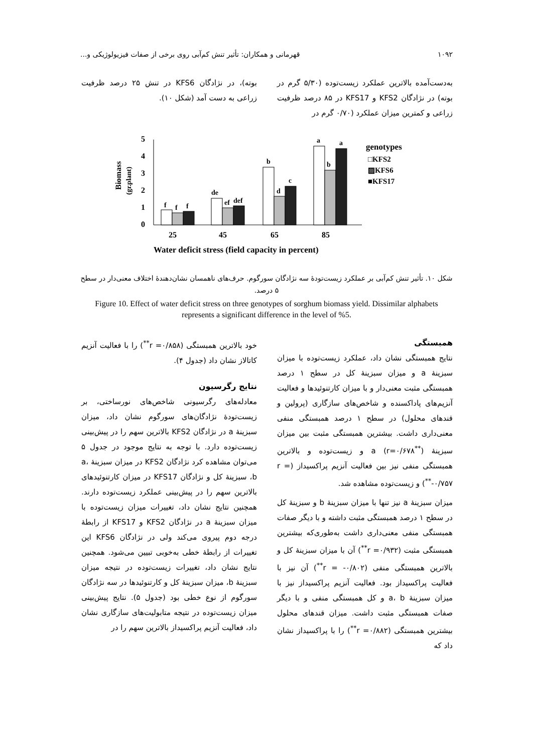۱۰۹۲ قهرمانی و همکاران: تأثیر تنش کم‌آبی روی برخی از صفات فیزیولوژیکی و...
به‌دست‌آمده بالاترین عملکرد زیست‌توده (۵/۳۰ گرم در بوته) در نژادگان KFS2 و KFS17 در ۸۵ درصد ظرفیت زراعی و کمترین میزان عملکرد (۰/۷۰ گرم در
بوته)، در نژادگان KFS6 در تنش ۲۵ درصد ظرفیت زراعی به دست آمد (شکل ۱۰).
Biomass
(gr.plant)
5
4
3
2
1
0
f
f
f
de
ef
def
b
d
c
a
b
a
25
45
65
85
Water deficit stress (field capacity in percent)
genotypes
□KFS2
▨KFS6
■KFS17
شکل ۱۰. تأثیر تنش کم‌آبی بر عملکرد زیست‌تودهٔ سه نژادگان سورگوم. حرف‌های ناهمسان نشان‌دهندهٔ اختلاف معنی‌دار در سطح ۵ درصد.
Figure 10. Effect of water deficit stress on three genotypes of sorghum biomass yield. Dissimilar alphabets represents a significant difference in the level of %5.
همبستگی
نتایج همبستگی نشان داد، عملکرد زیست‌توده با میزان سبزینهٔ a و میزان سبزینهٔ کل در سطح ۱ درصد همبستگی مثبت معنی‌دار و با میزان کارتنوئیدها و فعالیت آنزیم‌های پاداکسنده و شاخص‌های سازگاری (پرولین و قندهای محلول) در سطح ۱ درصد همبستگی منفی معنی‌داری داشت. بیشترین همبستگی مثبت بین میزان سبزینهٔ a (r=۰/۶۷۸<sup>**</sup>) و زیست‌توده و بالاترین همبستگی منفی نیز بین فعالیت آنزیم پراکسیداز (r = -۰/۷۵۷<sup>**</sup>) و زیست‌توده مشاهده شد.
میزان سبزینهٔ a نیز تنها با میزان سبزینهٔ b و سبزینهٔ کل در سطح ۱ درصد همبستگی مثبت داشته و با دیگر صفات همبستگی منفی معنی‌داری داشت به‌طوری‌که بیشترین همبستگی مثبت (r =۰/۹۳۲<sup>**</sup>) آن با میزان سبزینهٔ کل و بالاترین همبستگی منفی (r = -۰/۸۰۲<sup>**</sup>) آن نیز با فعالیت پراکسیداز بود. فعالیت آنزیم پراکسیداز نیز با میزان سبزینهٔ a، b و کل همبستگی منفی و با دیگر صفات همبستگی مثبت داشت. میزان قندهای محلول بیشترین همبستگی (r =۰/۸۸۲<sup>**</sup>) را با پراکسیداز نشان داد که
خود بالاترین همبستگی (r =۰/۸۵۸<sup>**</sup>) را با فعالیت آنزیم کاتالاز نشان داد (جدول ۴).
نتایج رگرسیون
معادله‌های رگرسیونی شاخص‌های نورساختی، بر زیست‌تودهٔ نژادگان‌های سورگوم نشان داد، میزان سبزینهٔ a در نژادگان KFS2 بالاترین سهم را در پیش‌بینی زیست‌توده دارد. با توجه به نتایج موجود در جدول ۵ می‌توان مشاهده کرد نژادگان KFS2 در میزان سبزینهٔ a، b، سبزینهٔ کل و نژادگان KFS17 در میزان کارتنوئیدهای بالاترین سهم را در پیش‌بینی عملکرد زیست‌توده دارند. همچنین نتایج نشان داد، تغییرات میزان زیست‌توده با میزان سبزینهٔ a در نژادگان KFS2 و KFS17 از رابطهٔ درجه دوم پیروی می‌کند ولی در نژادگان KFS6 این تغییرات از رابطهٔ خطی به‌خوبی تبیین می‌شود. همچنین نتایج نشان داد، تغییرات زیست‌توده در نتیجه میزان سبزینهٔ b، میزان سبزینهٔ کل و کارتنوئیدها در سه نژادگان سورگوم از نوع خطی بود (جدول ۵). نتایج پیش‌بینی میزان زیست‌توده در نتیجه متابولیت‌های سازگاری نشان داد، فعالیت آنزیم پراکسیداز بالاترین سهم را در